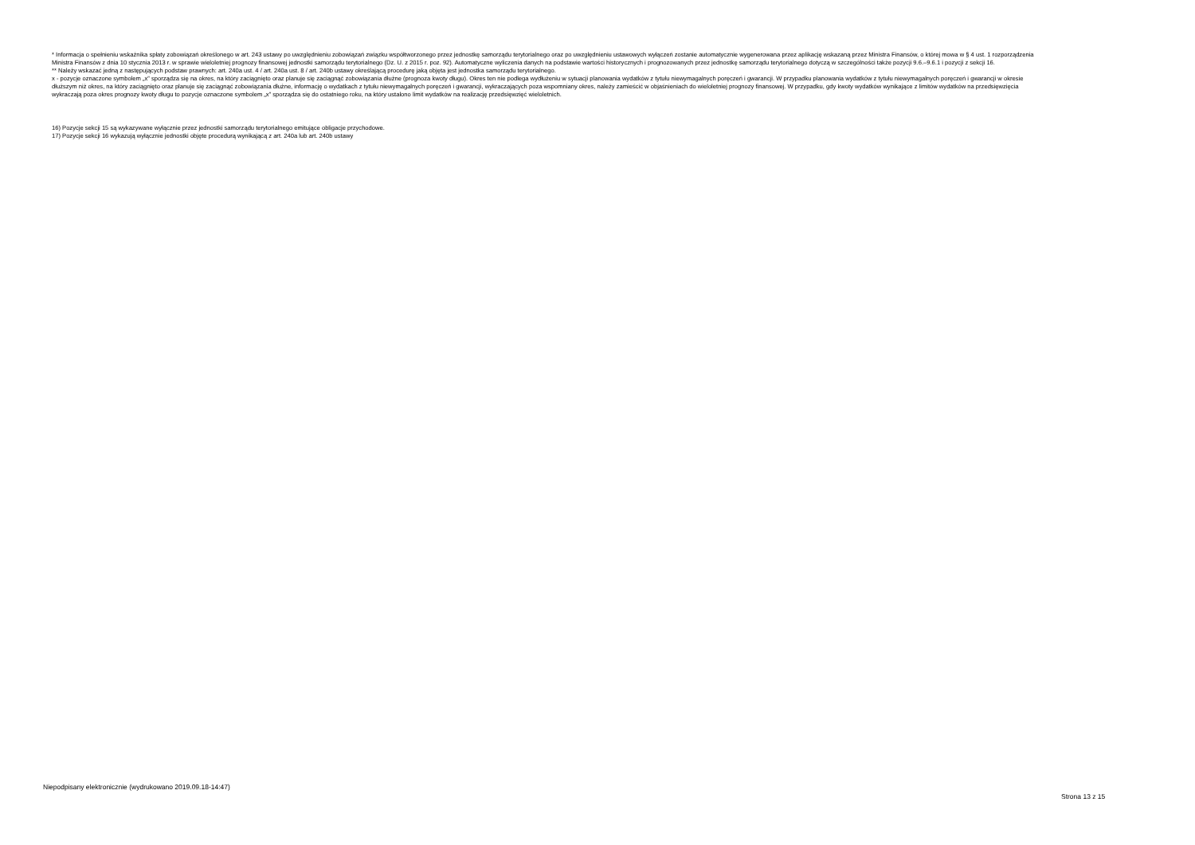* Informacja o spełnieniu wskaźnika spłaty zobowiązań określonego w art. 243 ustawy po uwzględnieniu zobowiązań związku współtworzonego przez jednostkę samorządu terytorialnego oraz po uwzględnieniu ustawowych wyłączeń zostanie automatycznie wygenerowana przez aplikację wskazaną przez Ministra Finansów, o której mowa w § 4 ust. 1 rozporządzenia Ministra Finansów z dnia 10 stycznia 2013 r. w sprawie wieloletniej prognozy finansowej jednostki samorządu terytorialnego (Dz. U. z 2015 r. poz. 92). Automatyczne wyliczenia danych na podstawie wartości historycznych i prognozowanych przez jednostkę samorządu terytorialnego dotyczą w szczególności także pozycji 9.6.–9.6.1 i pozycji z sekcji 16.
** Należy wskazać jedną z następujących podstaw prawnych: art. 240a ust. 4 / art. 240a ust. 8 / art. 240b ustawy określającą procedurę jaką objęta jest jednostka samorządu terytorialnego.
x - pozycje oznaczone symbolem „x” sporządza się na okres, na który zaciągnięto oraz planuje się zaciągnąć zobowiązania dłużne (prognoza kwoty długu). Okres ten nie podlega wydłużeniu w sytuacji planowania wydatków z tytułu niewymagalnych poręczeń i gwarancji. W przypadku planowania wydatków z tytułu niewymagalnych poręczeń i gwarancji w okresie dłuższym niż okres, na który zaciągnięto oraz planuje się zaciągnąć zobowiązania dłużne, informację o wydatkach z tytułu niewymagalnych poręczeń i gwarancji, wykraczających poza wspomniany okres, należy zamieścić w objaśnieniach do wieloletniej prognozy finansowej. W przypadku, gdy kwoty wydatków wynikające z limitów wydatków na przedsięwzięcia wykraczają poza okres prognozy kwoty długu to pozycje oznaczone symbolem „x” sporządza się do ostatniego roku, na który ustalono limit wydatków na realizację przedsięwzięć wieloletnich.
16) Pozycje sekcji 15 są wykazywane wyłącznie przez jednostki samorządu terytorialnego emitujące obligacje przychodowe.
17) Pozycje sekcji 16 wykazują wyłącznie jednostki objęte procedurą wynikającą z art. 240a lub art. 240b ustawy
Niepodpisany elektronicznie (wydrukowano 2019.09.18-14:47)
Strona 13 z 15